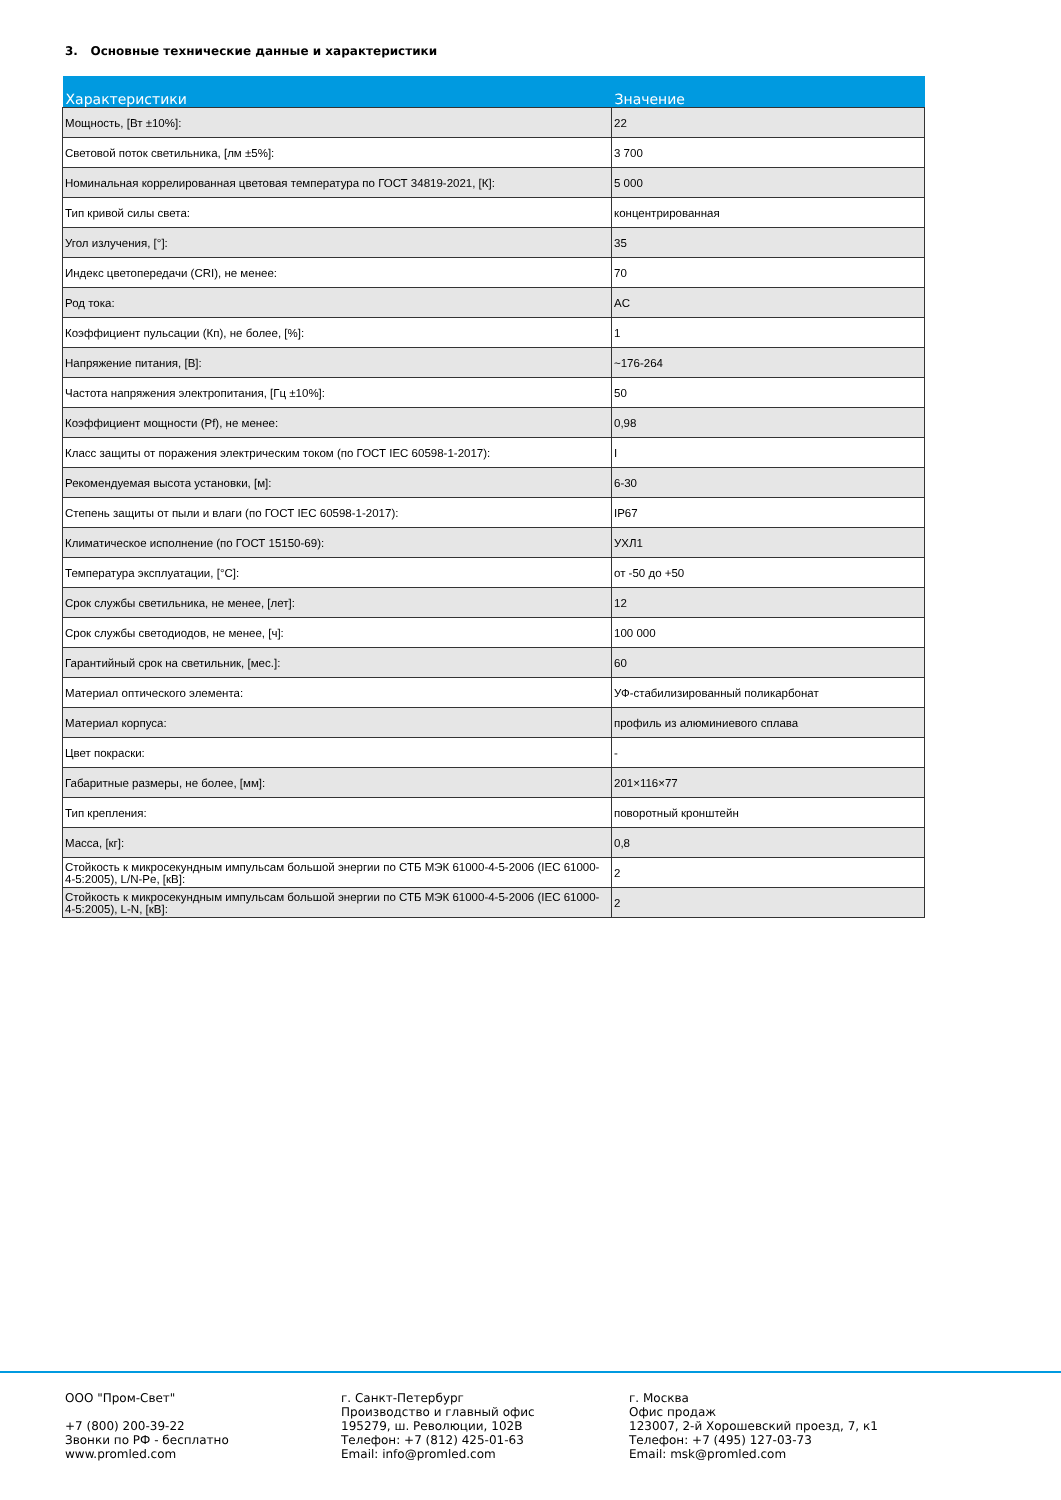3. Основные технические данные и характеристики
| Характеристики | Значение |
| --- | --- |
| Мощность, [Вт ±10%]: | 22 |
| Световой поток светильника, [лм ±5%]: | 3 700 |
| Номинальная коррелированная цветовая температура по ГОСТ 34819-2021, [К]: | 5 000 |
| Тип кривой силы света: | концентрированная |
| Угол излучения, [°]: | 35 |
| Индекс цветопередачи (CRI), не менее: | 70 |
| Род тока: | AC |
| Коэффициент пульсации (Кп), не более, [%]: | 1 |
| Напряжение питания, [В]: | ~176-264 |
| Частота напряжения электропитания, [Гц ±10%]: | 50 |
| Коэффициент мощности (Pf), не менее: | 0,98 |
| Класс защиты от поражения электрическим током (по ГОСТ IEC 60598-1-2017): | I |
| Рекомендуемая высота установки, [м]: | 6-30 |
| Степень защиты от пыли и влаги (по ГОСТ IEC 60598-1-2017): | IP67 |
| Климатическое исполнение (по ГОСТ 15150-69): | УХЛ1 |
| Температура эксплуатации, [°С]: | от -50 до +50 |
| Срок службы светильника, не менее, [лет]: | 12 |
| Срок службы светодиодов, не менее, [ч]: | 100 000 |
| Гарантийный срок на светильник, [мес.]: | 60 |
| Материал оптического элемента: | УФ-стабилизированный поликарбонат |
| Материал корпуса: | профиль из алюминиевого сплава |
| Цвет покраски: | - |
| Габаритные размеры, не более, [мм]: | 201×116×77 |
| Тип крепления: | поворотный кронштейн |
| Масса, [кг]: | 0,8 |
| Стойкость к микросекундным импульсам большой энергии по СТБ МЭК 61000-4-5-2006 (IEC 61000-4-5:2005), L/N-Pe, [кВ]: | 2 |
| Стойкость к микросекундным импульсам большой энергии по СТБ МЭК 61000-4-5-2006 (IEC 61000-4-5:2005), L-N, [кВ]: | 2 |
ООО "Пром-Свет"
+7 (800) 200-39-22
Звонки по РФ - бесплатно
www.promled.com
г. Санкт-Петербург
Производство и главный офис
195279, ш. Революции, 102В
Телефон: +7 (812) 425-01-63
Email: info@promled.com
г. Москва
Офис продаж
123007, 2-й Хорошевский проезд, 7, к1
Телефон: +7 (495) 127-03-73
Email: msk@promled.com